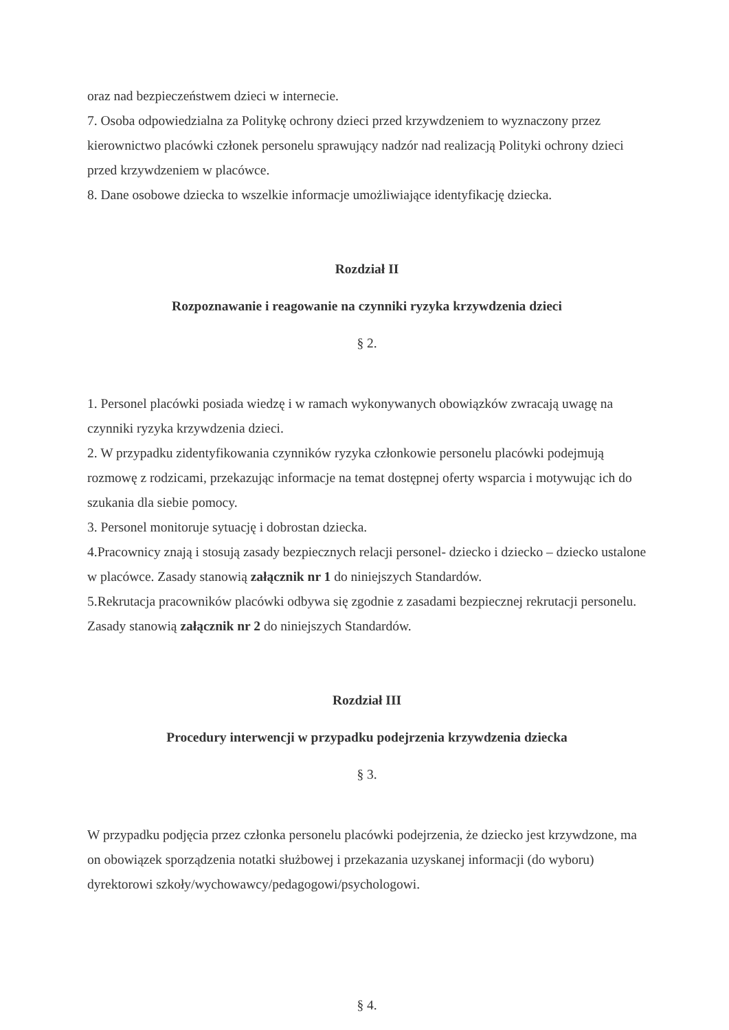oraz nad bezpieczeństwem dzieci w internecie.
7. Osoba odpowiedzialna za Politykę ochrony dzieci przed krzywdzeniem to wyznaczony przez kierownictwo placówki członek personelu sprawujący nadzór nad realizacją Polityki ochrony dzieci przed krzywdzeniem w placówce.
8. Dane osobowe dziecka to wszelkie informacje umożliwiające identyfikację dziecka.
Rozdział II
Rozpoznawanie i reagowanie na czynniki ryzyka krzywdzenia dzieci
§ 2.
1. Personel placówki posiada wiedzę i w ramach wykonywanych obowiązków zwracają uwagę na czynniki ryzyka krzywdzenia dzieci.
2. W przypadku zidentyfikowania czynników ryzyka członkowie personelu placówki podejmują rozmowę z rodzicami, przekazując informacje na temat dostępnej oferty wsparcia i motywując ich do szukania dla siebie pomocy.
3. Personel monitoruje sytuację i dobrostan dziecka.
4.Pracownicy znają i stosują zasady bezpiecznych relacji personel- dziecko i dziecko – dziecko ustalone w placówce. Zasady stanowią załącznik nr 1 do niniejszych Standardów.
5.Rekrutacja pracowników placówki odbywa się zgodnie z zasadami bezpiecznej rekrutacji personelu. Zasady stanowią załącznik nr 2 do niniejszych Standardów.
Rozdział III
Procedury interwencji w przypadku podejrzenia krzywdzenia dziecka
§ 3.
W przypadku podjęcia przez członka personelu placówki podejrzenia, że dziecko jest krzywdzone, ma on obowiązek sporządzenia notatki służbowej i przekazania uzyskanej informacji (do wyboru) dyrektorowi szkoły/wychowawcy/pedagogowi/psychologowi.
§ 4.